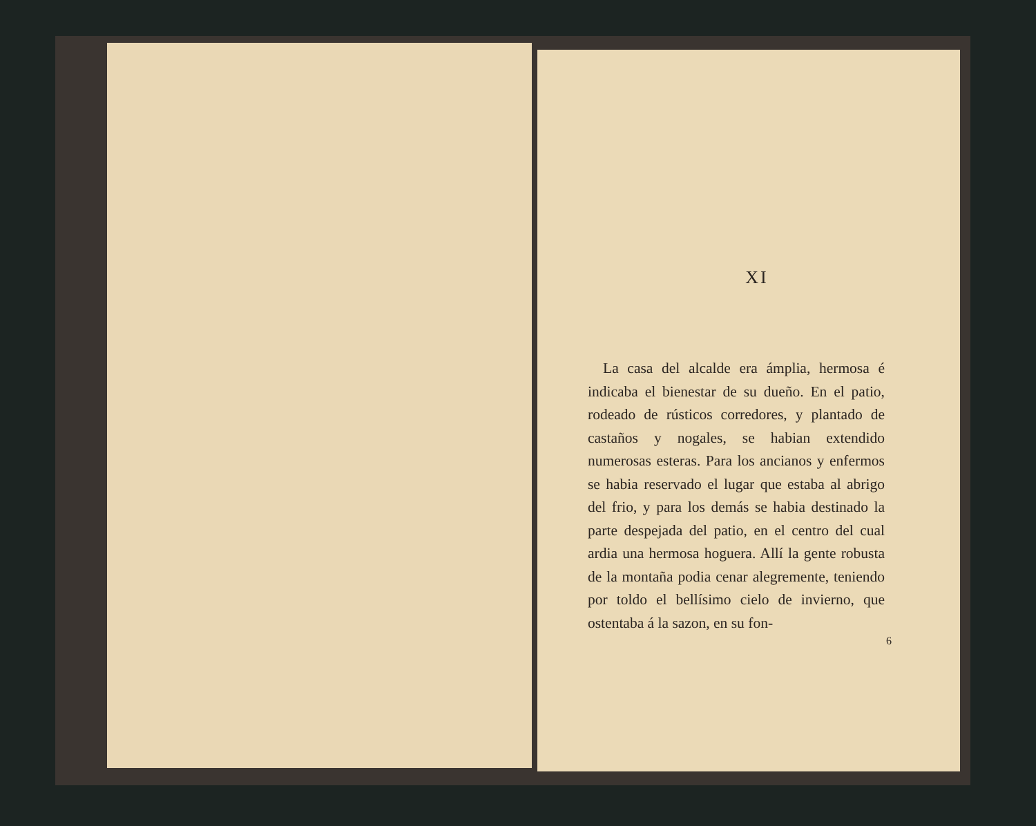XI
La casa del alcalde era ámplia, hermosa é indicaba el bienestar de su dueño. En el patio, rodeado de rústicos corredores, y plantado de castaños y nogales, se habian extendido numerosas esteras. Para los ancianos y enfermos se habia reservado el lugar que estaba al abrigo del frio, y para los demás se habia destinado la parte despejada del patio, en el centro del cual ardia una hermosa hoguera. Allí la gente robusta de la montaña podia cenar alegremente, teniendo por toldo el bellísimo cielo de invierno, que ostentaba á la sazon, en su fon-
6